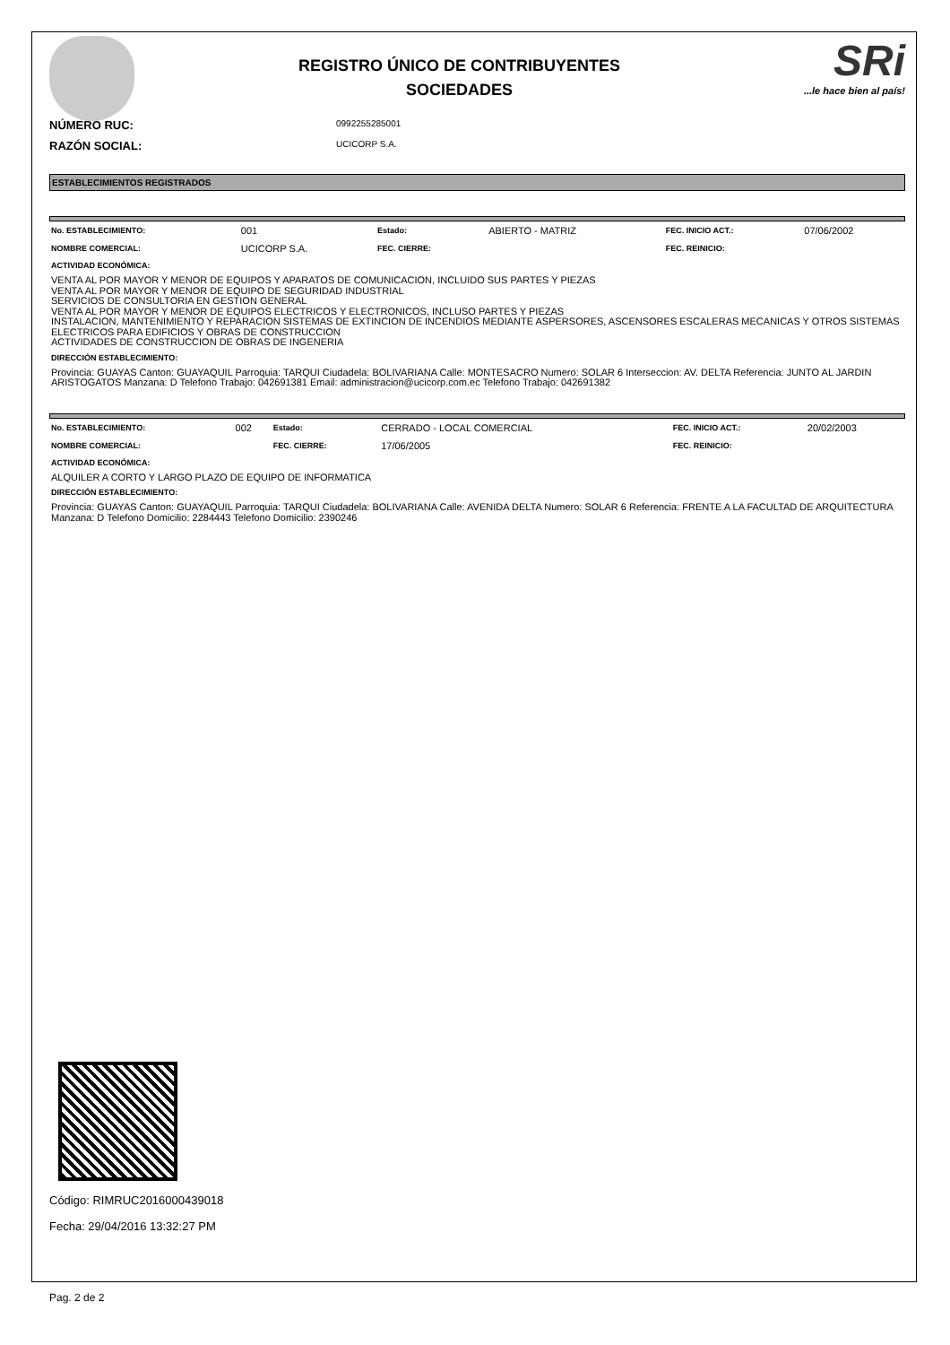REGISTRO ÚNICO DE CONTRIBUYENTES
SOCIEDADES
SRi...le hace bien al país!
NÚMERO RUC:
0992255285001
RAZÓN SOCIAL:
UCICORP S.A.
ESTABLECIMIENTOS REGISTRADOS
| No. ESTABLECIMIENTO: | 001 | Estado: | ABIERTO - MATRIZ | FEC. INICIO ACT.: | 07/06/2002 |
| NOMBRE COMERCIAL: | UCICORP S.A. | FEC. CIERRE: | | FEC. REINICIO: | |
ACTIVIDAD ECONÓMICA:
VENTA AL POR MAYOR Y MENOR DE EQUIPOS Y APARATOS DE COMUNICACION, INCLUIDO SUS PARTES Y PIEZAS
VENTA AL POR MAYOR Y MENOR DE EQUIPO DE SEGURIDAD INDUSTRIAL
SERVICIOS DE CONSULTORIA EN GESTION GENERAL
VENTA AL POR MAYOR Y MENOR DE EQUIPOS ELECTRICOS Y ELECTRONICOS, INCLUSO PARTES Y PIEZAS
INSTALACION, MANTENIMIENTO Y REPARACION SISTEMAS DE EXTINCION DE INCENDIOS MEDIANTE ASPERSORES, ASCENSORES ESCALERAS MECANICAS Y OTROS SISTEMAS ELECTRICOS PARA EDIFICIOS Y OBRAS DE CONSTRUCCION
ACTIVIDADES DE CONSTRUCCION DE OBRAS DE INGENERIA
DIRECCIÓN ESTABLECIMIENTO:
Provincia: GUAYAS Canton: GUAYAQUIL Parroquia: TARQUI Ciudadela: BOLIVARIANA Calle: MONTESACRO Numero: SOLAR 6 Interseccion: AV. DELTA Referencia: JUNTO AL JARDIN ARISTOGATOS Manzana: D Telefono Trabajo: 042691381 Email: administracion@ucicorp.com.ec Telefono Trabajo: 042691382
| No. ESTABLECIMIENTO: | 002 | Estado: | CERRADO - LOCAL COMERCIAL | FEC. INICIO ACT.: | 20/02/2003 |
| NOMBRE COMERCIAL: | | FEC. CIERRE: | 17/06/2005 | FEC. REINICIO: | |
ACTIVIDAD ECONÓMICA:
ALQUILER A CORTO Y LARGO PLAZO DE EQUIPO DE INFORMATICA
DIRECCIÓN ESTABLECIMIENTO:
Provincia: GUAYAS Canton: GUAYAQUIL Parroquia: TARQUI Ciudadela: BOLIVARIANA Calle: AVENIDA DELTA Numero: SOLAR 6 Referencia: FRENTE A LA FACULTAD DE ARQUITECTURA Manzana: D Telefono Domicilio: 2284443 Telefono Domicilio: 2390246
Código: RIMRUC2016000439018
Fecha: 29/04/2016 13:32:27 PM
Pag. 2 de 2